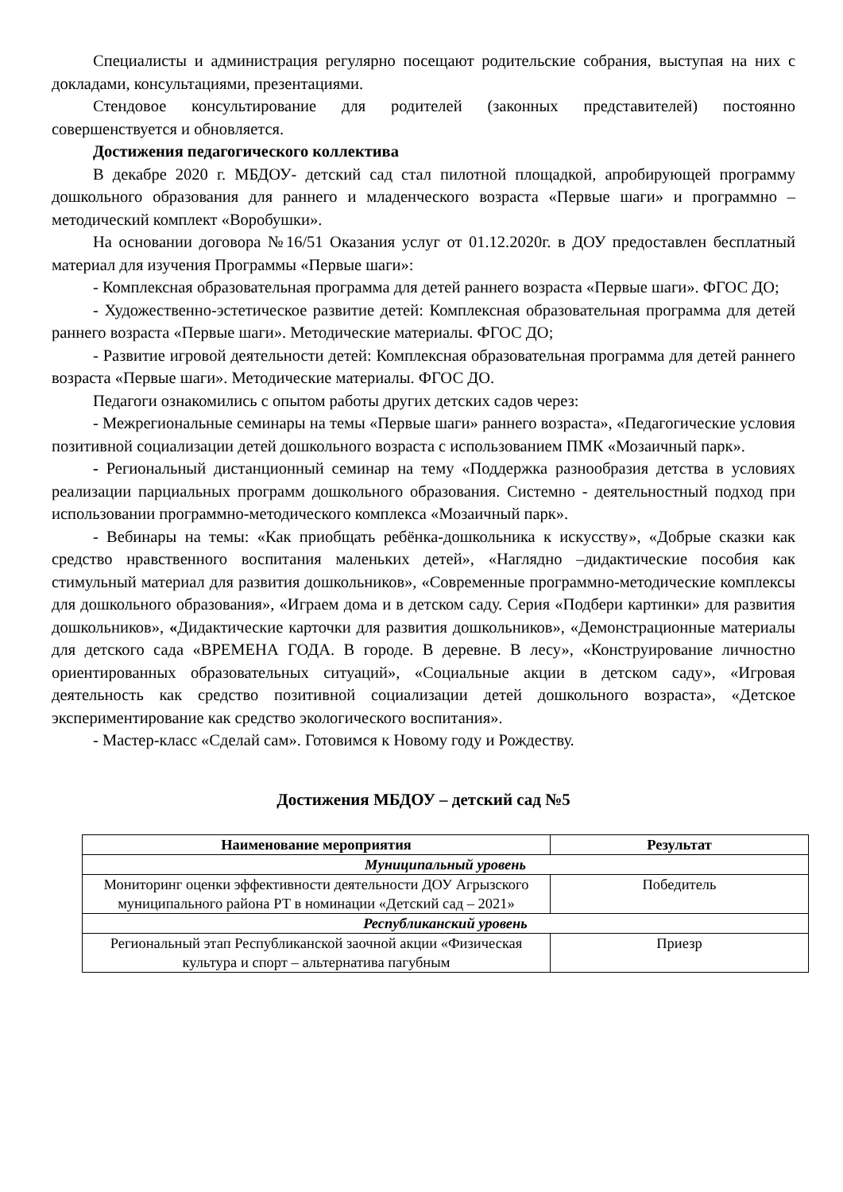Специалисты и администрация регулярно посещают родительские собрания, выступая на них с докладами, консультациями, презентациями.
Стендовое консультирование для родителей (законных представителей) постоянно совершенствуется и обновляется.
Достижения педагогического коллектива
В декабре 2020 г. МБДОУ- детский сад стал пилотной площадкой, апробирующей программу дошкольного образования для раннего и младенческого возраста «Первые шаги» и программно – методический комплект «Воробушки».
На основании договора №16/51 Оказания услуг от 01.12.2020г. в ДОУ предоставлен бесплатный материал для изучения Программы «Первые шаги»:
- Комплексная образовательная программа для детей раннего возраста «Первые шаги». ФГОС ДО;
- Художественно-эстетическое развитие детей: Комплексная образовательная программа для детей раннего возраста «Первые шаги». Методические материалы. ФГОС ДО;
- Развитие игровой деятельности детей: Комплексная образовательная программа для детей раннего возраста «Первые шаги». Методические материалы. ФГОС ДО.
Педагоги ознакомились с опытом работы других детских садов через:
- Межрегиональные семинары на темы «Первые шаги» раннего возраста», «Педагогические условия позитивной социализации детей дошкольного возраста с использованием ПМК «Мозаичный парк».
- Региональный дистанционный семинар на тему «Поддержка разнообразия детства в условиях реализации парциальных программ дошкольного образования. Системно - деятельностный подход при использовании программно-методического комплекса «Мозаичный парк».
- Вебинары на темы: «Как приобщать ребёнка-дошкольника к искусству», «Добрые сказки как средство нравственного воспитания маленьких детей», «Наглядно –дидактические пособия как стимульный материал для развития дошкольников», «Современные программно-методические комплексы для дошкольного образования», «Играем дома и в детском саду. Серия «Подбери картинки» для развития дошкольников», «Дидактические карточки для развития дошкольников», «Демонстрационные материалы для детского сада «ВРЕМЕНА ГОДА. В городе. В деревне. В лесу», «Конструирование личностно ориентированных образовательных ситуаций», «Социальные акции в детском саду», «Игровая деятельность как средство позитивной социализации детей дошкольного возраста», «Детское экспериментирование как средство экологического воспитания».
- Мастер-класс «Сделай сам». Готовимся к Новому году и Рождеству.
Достижения МБДОУ – детский сад №5
| Наименование мероприятия | Результат |
| --- | --- |
| Муниципальный уровень | |
| Мониторинг оценки эффективности деятельности ДОУ Агрызского муниципального района РТ в номинации «Детский сад – 2021» | Победитель |
| Республиканский уровень | |
| Региональный этап Республиканской заочной акции «Физическая культура и спорт – альтернатива пагубным | Приезр |